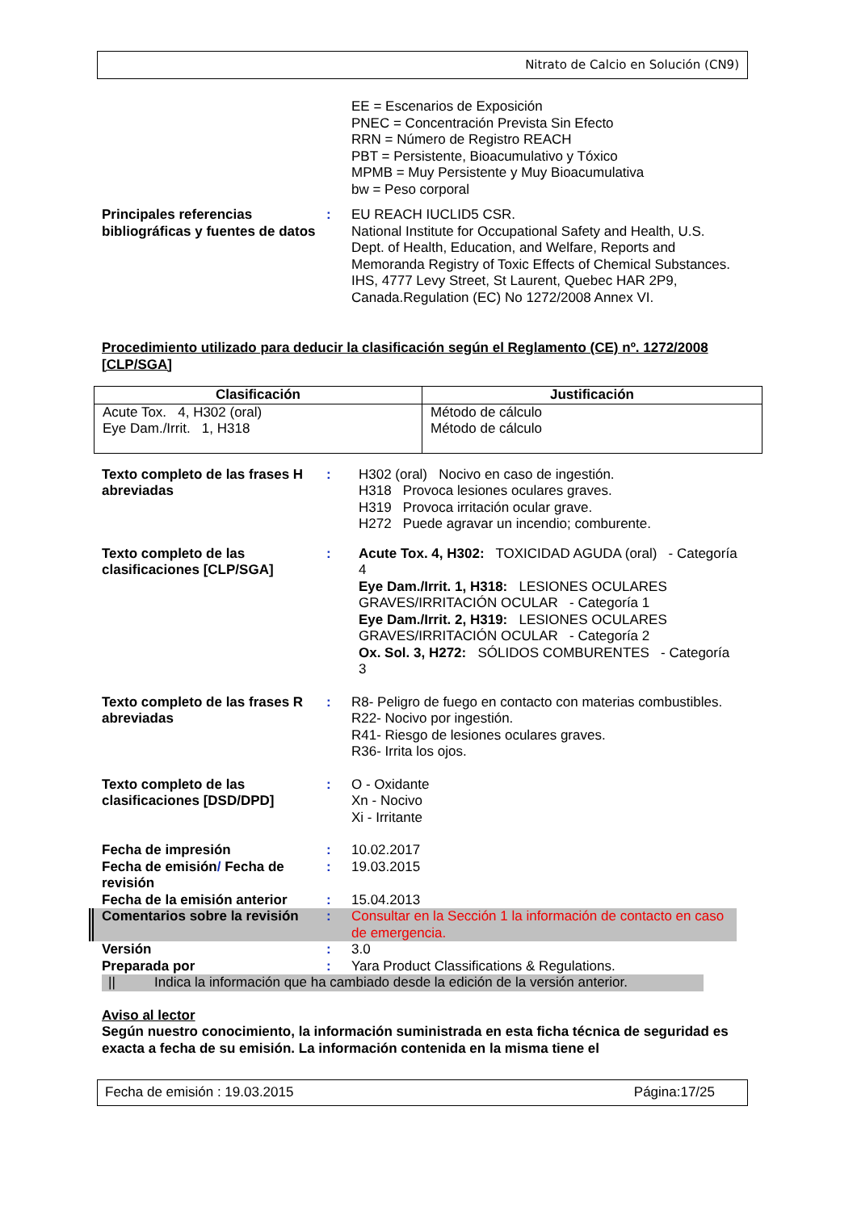Nitrato de Calcio en Solución (CN9)
EE = Escenarios de Exposición
PNEC = Concentración Prevista Sin Efecto
RRN = Número de Registro REACH
PBT = Persistente, Bioacumulativo y Tóxico
MPMB = Muy Persistente y Muy Bioacumulativa
bw = Peso corporal
Principales referencias bibliográficas y fuentes de datos
: EU REACH IUCLID5 CSR.
National Institute for Occupational Safety and Health, U.S. Dept. of Health, Education, and Welfare, Reports and Memoranda Registry of Toxic Effects of Chemical Substances.
IHS, 4777 Levy Street, St Laurent, Quebec HAR 2P9, Canada.Regulation (EC) No 1272/2008 Annex VI.
Procedimiento utilizado para deducir la clasificación según el Reglamento (CE) nº. 1272/2008 [CLP/SGA]
| Clasificación | Justificación |
| --- | --- |
| Acute Tox. 4, H302 (oral) Eye Dam./Irrit. 1, H318 | Método de cálculo Método de cálculo |
Texto completo de las frases H abreviadas
: H302 (oral) Nocivo en caso de ingestión.
H318 Provoca lesiones oculares graves.
H319 Provoca irritación ocular grave.
H272 Puede agravar un incendio; comburente.
Texto completo de las clasificaciones [CLP/SGA]
: Acute Tox. 4, H302: TOXICIDAD AGUDA (oral) - Categoría 4
Eye Dam./Irrit. 1, H318: LESIONES OCULARES GRAVES/IRRITACIÓN OCULAR - Categoría 1
Eye Dam./Irrit. 2, H319: LESIONES OCULARES GRAVES/IRRITACIÓN OCULAR - Categoría 2
Ox. Sol. 3, H272: SÓLIDOS COMBURENTES - Categoría 3
Texto completo de las frases R abreviadas
: R8- Peligro de fuego en contacto con materias combustibles.
R22- Nocivo por ingestión.
R41- Riesgo de lesiones oculares graves.
R36- Irrita los ojos.
Texto completo de las clasificaciones [DSD/DPD]
: O - Oxidante
Xn - Nocivo
Xi - Irritante
Fecha de impresión : 10.02.2017
Fecha de emisión/ Fecha de revisión
: 19.03.2015
Fecha de la emisión anterior
: 15.04.2013
Comentarios sobre la revisión
: Consultar en la Sección 1 la información de contacto en caso de emergencia.
Versión : 3.0
Preparada por : Yara Product Classifications & Regulations.
|| Indica la información que ha cambiado desde la edición de la versión anterior.
Aviso al lector
Según nuestro conocimiento, la información suministrada en esta ficha técnica de seguridad es exacta a fecha de su emisión. La información contenida en la misma tiene el
Fecha de emisión : 19.03.2015 Página:17/25